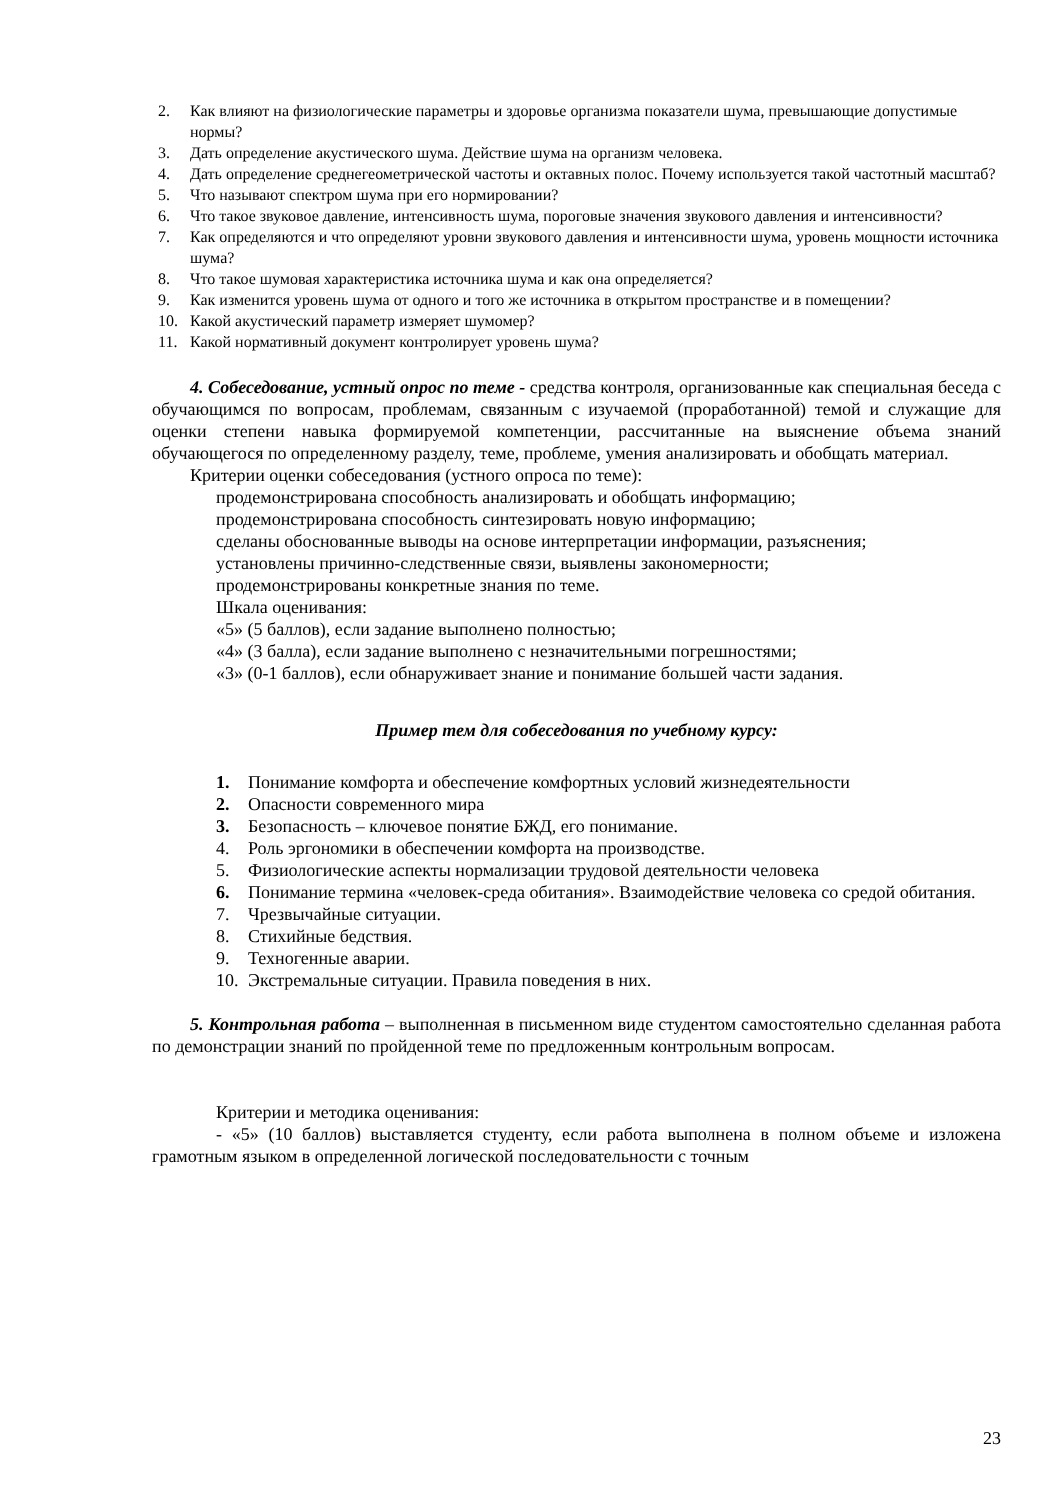2. Как влияют на физиологические параметры и здоровье организма показатели шума, превышающие допустимые нормы?
3. Дать определение акустического шума. Действие шума на организм человека.
4. Дать определение среднегеометрической частоты и октавных полос. Почему используется такой частотный масштаб?
5. Что называют спектром шума при его нормировании?
6. Что такое звуковое давление, интенсивность шума, пороговые значения звукового давления и интенсивности?
7. Как определяются и что определяют уровни звукового давления и интенсивности шума, уровень мощности источника шума?
8. Что такое шумовая характеристика источника шума и как она определяется?
9. Как изменится уровень шума от одного и того же источника в открытом пространстве и в помещении?
10. Какой акустический параметр измеряет шумомер?
11. Какой нормативный документ контролирует уровень шума?
4. Собеседование, устный опрос по теме - средства контроля, организованные как специальная беседа с обучающимся по вопросам, проблемам, связанным с изучаемой (проработанной) темой и служащие для оценки степени навыка формируемой компетенции, рассчитанные на выяснение объема знаний обучающегося по определенному разделу, теме, проблеме, умения анализировать и обобщать материал.
Критерии оценки собеседования (устного опроса по теме):
продемонстрирована способность анализировать и обобщать информацию;
продемонстрирована способность синтезировать новую информацию;
сделаны обоснованные выводы на основе интерпретации информации, разъяснения;
установлены причинно-следственные связи, выявлены закономерности;
продемонстрированы конкретные знания по теме.
Шкала оценивания:
«5» (5 баллов), если задание выполнено полностью;
«4» (3 балла), если задание выполнено с незначительными погрешностями;
«3» (0-1 баллов), если обнаруживает знание и понимание большей части задания.
Пример тем для собеседования по учебному курсу:
1. Понимание комфорта и обеспечение комфортных условий жизнедеятельности
2. Опасности современного мира
3. Безопасность – ключевое понятие БЖД, его понимание.
4. Роль эргономики в обеспечении комфорта на производстве.
5. Физиологические аспекты нормализации трудовой деятельности человека
6. Понимание термина «человек-среда обитания». Взаимодействие человека со средой обитания.
7. Чрезвычайные ситуации.
8. Стихийные бедствия.
9. Техногенные аварии.
10. Экстремальные ситуации. Правила поведения в них.
5. Контрольная работа – выполненная в письменном виде студентом самостоятельно сделанная работа по демонстрации знаний по пройденной теме по предложенным контрольным вопросам.
Критерии и методика оценивания:
- «5» (10 баллов) выставляется студенту, если работа выполнена в полном объеме и изложена грамотным языком в определенной логической последовательности с точным
23